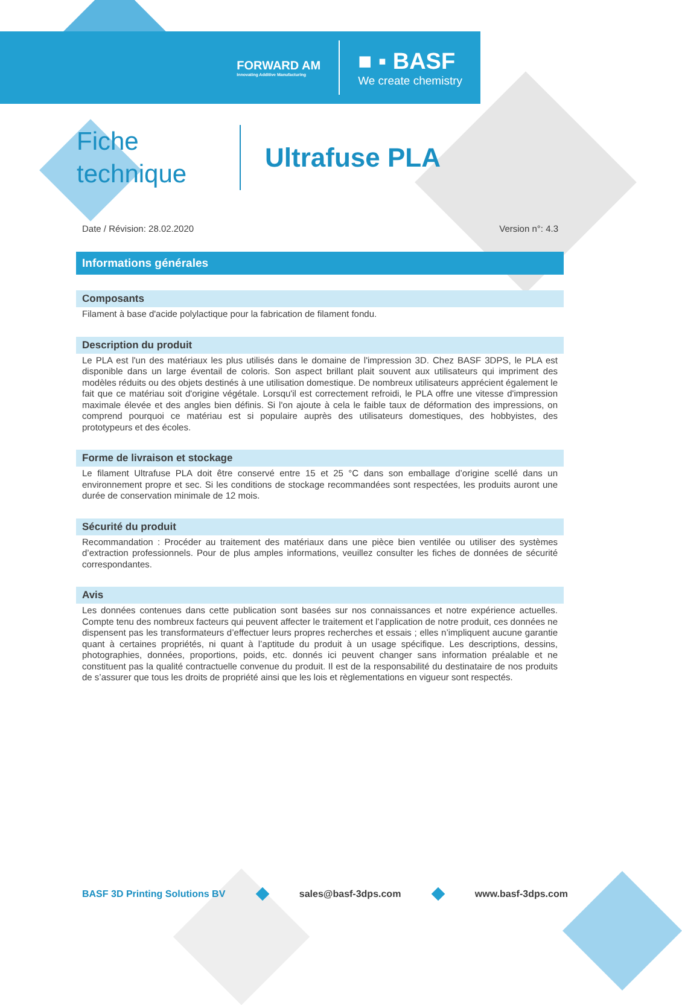FORWARD AM
Innovating Additive Manufacturing
■ ▪ BASF
We create chemistry
Fiche
technique
Ultrafuse PLA
Date / Révision: 28.02.2020 Version n°: 4.3
Informations générales
Composants
Filament à base d'acide polylactique pour la fabrication de filament fondu.
Description du produit
Le PLA est l'un des matériaux les plus utilisés dans le domaine de l'impression 3D. Chez BASF 3DPS, le PLA est disponible dans un large éventail de coloris. Son aspect brillant plait souvent aux utilisateurs qui impriment des modèles réduits ou des objets destinés à une utilisation domestique. De nombreux utilisateurs apprécient également le fait que ce matériau soit d'origine végétale. Lorsqu'il est correctement refroidi, le PLA offre une vitesse d'impression maximale élevée et des angles bien définis. Si l'on ajoute à cela le faible taux de déformation des impressions, on comprend pourquoi ce matériau est si populaire auprès des utilisateurs domestiques, des hobbyistes, des prototypeurs et des écoles.
Forme de livraison et stockage
Le filament Ultrafuse PLA doit être conservé entre 15 et 25 °C dans son emballage d’origine scellé dans un environnement propre et sec. Si les conditions de stockage recommandées sont respectées, les produits auront une durée de conservation minimale de 12 mois.
Sécurité du produit
Recommandation : Procéder au traitement des matériaux dans une pièce bien ventilée ou utiliser des systèmes d’extraction professionnels. Pour de plus amples informations, veuillez consulter les fiches de données de sécurité correspondantes.
Avis
Les données contenues dans cette publication sont basées sur nos connaissances et notre expérience actuelles. Compte tenu des nombreux facteurs qui peuvent affecter le traitement et l’application de notre produit, ces données ne dispensent pas les transformateurs d’effectuer leurs propres recherches et essais ; elles n’impliquent aucune garantie quant à certaines propriétés, ni quant à l’aptitude du produit à un usage spécifique. Les descriptions, dessins, photographies, données, proportions, poids, etc. donnés ici peuvent changer sans information préalable et ne constituent pas la qualité contractuelle convenue du produit. Il est de la responsabilité du destinataire de nos produits de s’assurer que tous les droits de propriété ainsi que les lois et règlementations en vigueur sont respectés.
BASF 3D Printing Solutions BV sales@basf-3dps.com www.basf-3dps.com